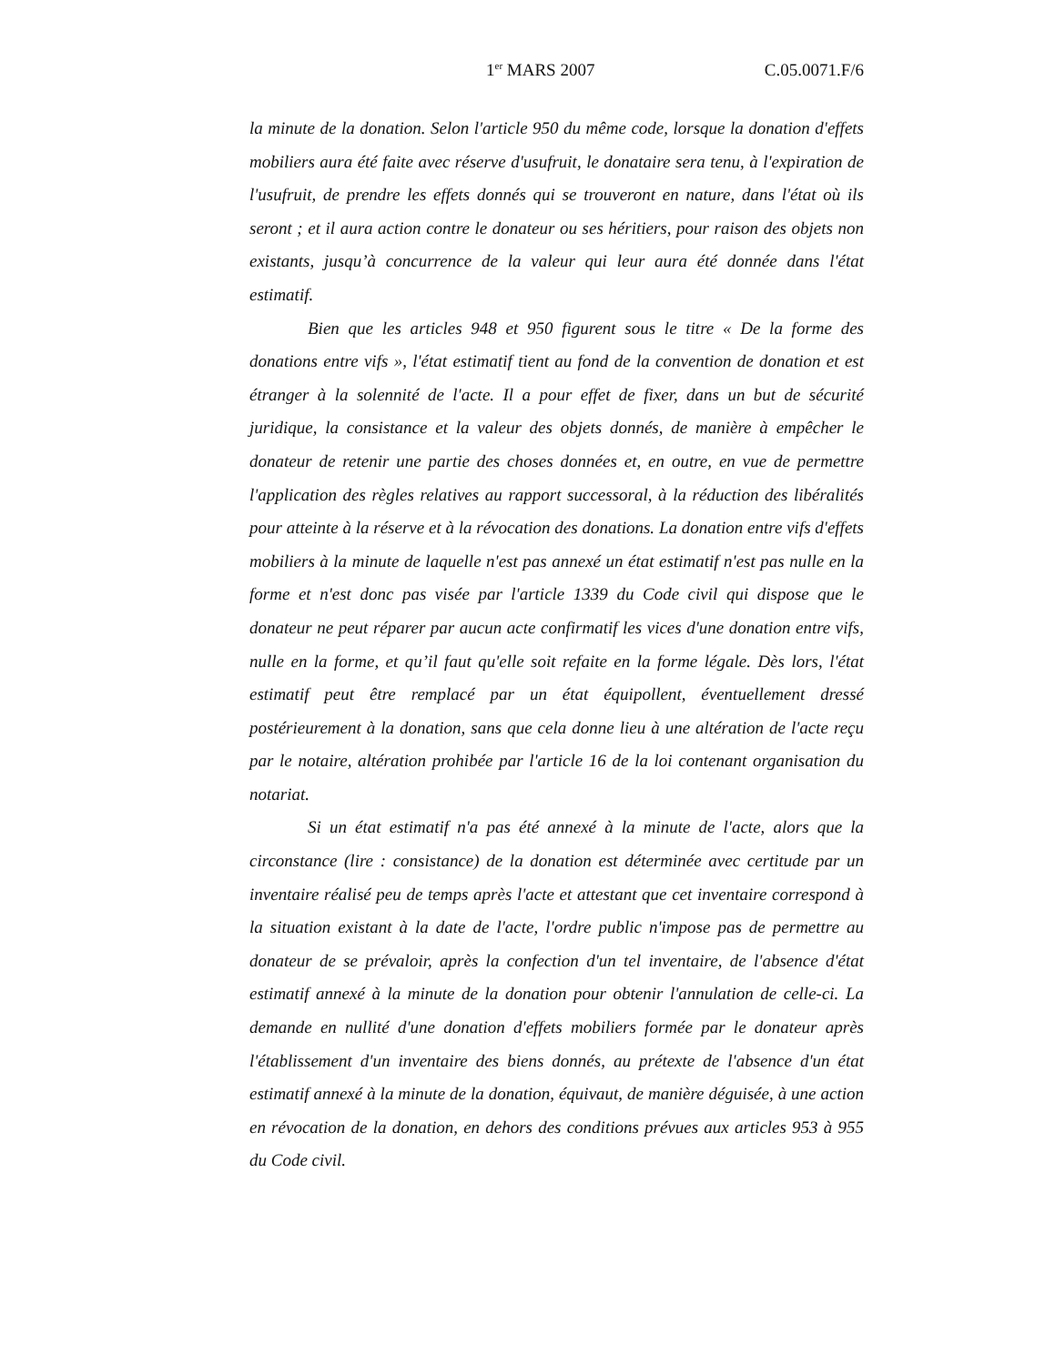1<sup>er</sup> MARS 2007 C.05.0071.F/6
la minute de la donation. Selon l'article 950 du même code, lorsque la donation d'effets mobiliers aura été faite avec réserve d'usufruit, le donataire sera tenu, à l'expiration de l'usufruit, de prendre les effets donnés qui se trouveront en nature, dans l'état où ils seront ; et il aura action contre le donateur ou ses héritiers, pour raison des objets non existants, jusqu’à concurrence de la valeur qui leur aura été donnée dans l'état estimatif.
Bien que les articles 948 et 950 figurent sous le titre « De la forme des donations entre vifs », l'état estimatif tient au fond de la convention de donation et est étranger à la solennité de l'acte. Il a pour effet de fixer, dans un but de sécurité juridique, la consistance et la valeur des objets donnés, de manière à empêcher le donateur de retenir une partie des choses données et, en outre, en vue de permettre l'application des règles relatives au rapport successoral, à la réduction des libéralités pour atteinte à la réserve et à la révocation des donations. La donation entre vifs d'effets mobiliers à la minute de laquelle n'est pas annexé un état estimatif n'est pas nulle en la forme et n'est donc pas visée par l'article 1339 du Code civil qui dispose que le donateur ne peut réparer par aucun acte confirmatif les vices d'une donation entre vifs, nulle en la forme, et qu’il faut qu'elle soit refaite en la forme légale. Dès lors, l'état estimatif peut être remplacé par un état équipollent, éventuellement dressé postérieurement à la donation, sans que cela donne lieu à une altération de l'acte reçu par le notaire, altération prohibée par l'article 16 de la loi contenant organisation du notariat.
Si un état estimatif n'a pas été annexé à la minute de l'acte, alors que la circonstance (lire : consistance) de la donation est déterminée avec certitude par un inventaire réalisé peu de temps après l'acte et attestant que cet inventaire correspond à la situation existant à la date de l'acte, l'ordre public n'impose pas de permettre au donateur de se prévaloir, après la confection d'un tel inventaire, de l'absence d'état estimatif annexé à la minute de la donation pour obtenir l'annulation de celle-ci. La demande en nullité d'une donation d'effets mobiliers formée par le donateur après l'établissement d'un inventaire des biens donnés, au prétexte de l'absence d'un état estimatif annexé à la minute de la donation, équivaut, de manière déguisée, à une action en révocation de la donation, en dehors des conditions prévues aux articles 953 à 955 du Code civil.